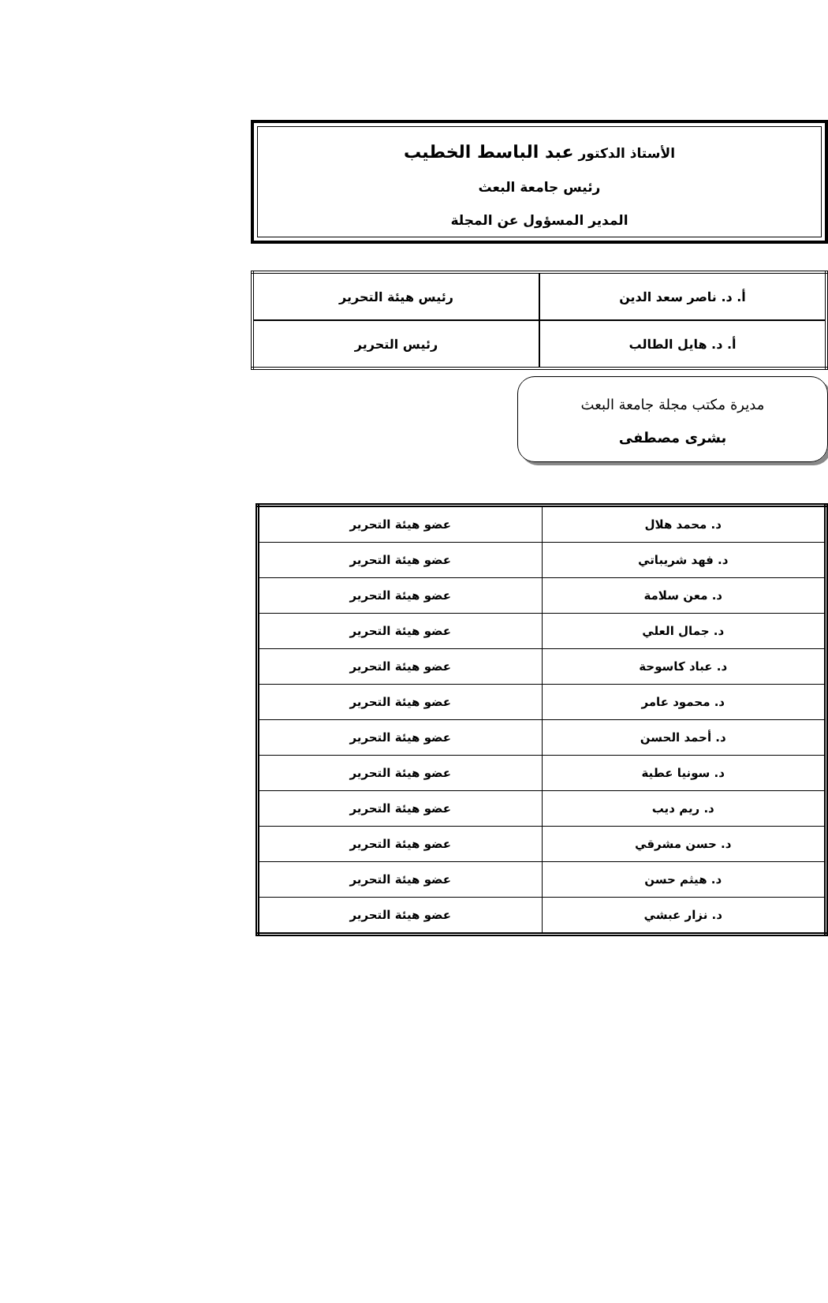الأستاذ الدكتور عبد الباسط الخطيب
رئيس جامعة البعث
المدير المسؤول عن المجلة
| أ. د. ناصر سعد الدين | رئيس هيئة التحرير |
| أ. د. هايل الطالب | رئيس التحرير |
مديرة مكتب مجلة جامعة البعث
بشرى مصطفى
| د. محمد هلال | عضو هيئة التحرير |
| د. فهد شريباتي | عضو هيئة التحرير |
| د. معن سلامة | عضو هيئة التحرير |
| د. جمال العلي | عضو هيئة التحرير |
| د. عباد كاسوحة | عضو هيئة التحرير |
| د. محمود عامر | عضو هيئة التحرير |
| د. أحمد الحسن | عضو هيئة التحرير |
| د. سونيا عطية | عضو هيئة التحرير |
| د. ريم ديب | عضو هيئة التحرير |
| د. حسن مشرقي | عضو هيئة التحرير |
| د. هيثم حسن | عضو هيئة التحرير |
| د. نزار عبشي | عضو هيئة التحرير |